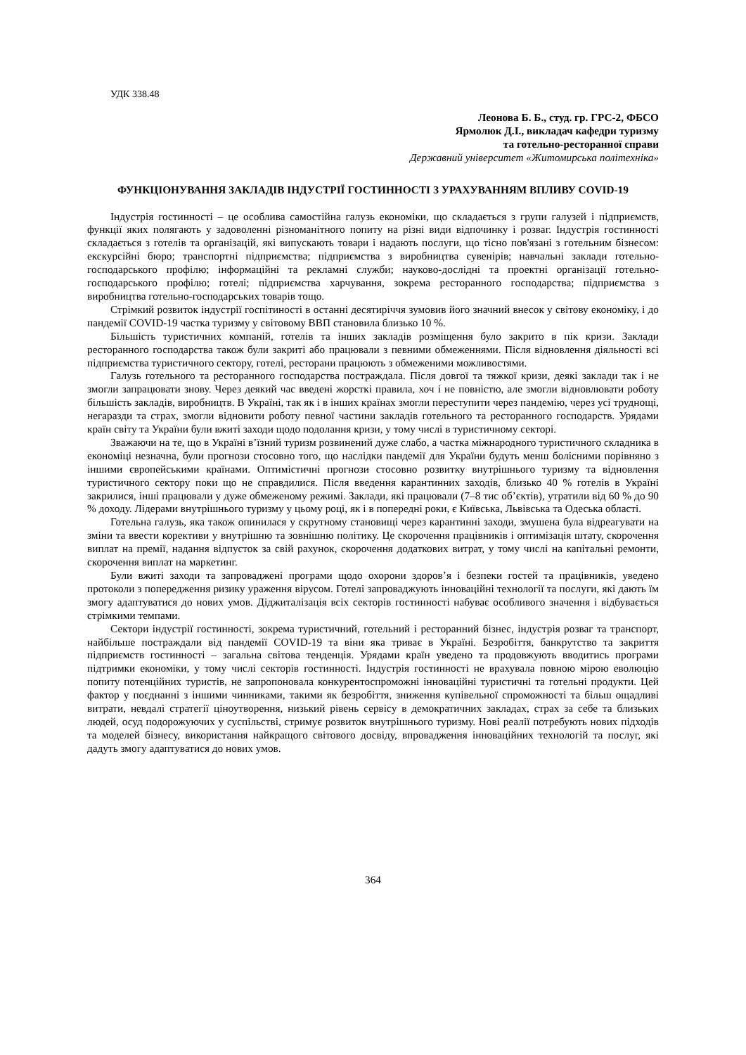УДК 338.48
Леонова Б. Б., студ. гр. ГРС-2, ФБСО
Ярмолюк Д.І., викладач кафедри туризму
та готельно-ресторанної справи
Державний університет «Житомирська політехніка»
ФУНКЦІОНУВАННЯ ЗАКЛАДІВ ІНДУСТРІЇ ГОСТИННОСТІ З УРАХУВАННЯМ ВПЛИВУ COVID-19
Індустрія гостинності – це особлива самостійна галузь економіки, що складається з групи галузей і підприємств, функції яких полягають у задоволенні різноманітного попиту на різні види відпочинку і розваг. Індустрія гостинності складається з готелів та організацій, які випускають товари і надають послуги, що тісно пов'язані з готельним бізнесом: екскурсійні бюро; транспортні підприємства; підприємства з виробництва сувенірів; навчальні заклади готельно-господарського профілю; інформаційні та рекламні служби; науково-дослідні та проектні організації готельно-господарського профілю; готелі; підприємства харчування, зокрема ресторанного господарства; підприємства з виробництва готельно-господарських товарів тощо.
Стрімкий розвиток індустрії госпітиності в останні десятиріччя зумовив його значний внесок у світову економіку, і до пандемії COVID-19 частка туризму у світовому ВВП становила близько 10 %.
Більшість туристичних компаній, готелів та інших закладів розміщення було закрито в пік кризи. Заклади ресторанного господарства також були закриті або працювали з певними обмеженнями. Після відновлення діяльності всі підприємства туристичного сектору, готелі, ресторани працюють з обмеженими можливостями.
Галузь готельного та ресторанного господарства постраждала. Після довгої та тяжкої кризи, деякі заклади так і не змогли запрацювати знову. Через деякий час введені жорсткі правила, хоч і не повністю, але змогли відновлювати роботу більшість закладів, виробництв. В Україні, так як і в інших країнах змогли переступити через пандемію, через усі труднощі, негаразди та страх, змогли відновити роботу певної частини закладів готельного та ресторанного господарств. Урядами країн світу та України були вжиті заходи щодо подолання кризи, у тому числі в туристичному секторі.
Зважаючи на те, що в Україні в’їзний туризм розвинений дуже слабо, а частка міжнародного туристичного складника в економіці незначна, були прогнози стосовно того, що наслідки пандемії для України будуть менш болісними порівняно з іншими європейськими країнами. Оптимістичні прогнози стосовно розвитку внутрішнього туризму та відновлення туристичного сектору поки що не справдилися. Після введення карантинних заходів, близько 40 % готелів в Україні закрилися, інші працювали у дуже обмеженому режимі. Заклади, які працювали (7–8 тис об’єктів), утратили від 60 % до 90 % доходу. Лідерами внутрішнього туризму у цьому році, як і в попередні роки, є Київська, Львівська та Одеська області.
Готельна галузь, яка також опинилася у скрутному становищі через карантинні заходи, змушена була відреагувати на зміни та ввести корективи у внутрішню та зовнішню політику. Це скорочення працівників і оптимізація штату, скорочення виплат на премії, надання відпусток за свій рахунок, скорочення додаткових витрат, у тому числі на капітальні ремонти, скорочення виплат на маркетинг.
Були вжиті заходи та запроваджені програми щодо охорони здоров’я і безпеки гостей та працівників, уведено протоколи з попередження ризику ураження вірусом. Готелі запроваджують інноваційні технології та послуги, які дають їм змогу адаптуватися до нових умов. Діджиталізація всіх секторів гостинності набуває особливого значення і відбувається стрімкими темпами.
Сектори індустрії гостинності, зокрема туристичний, готельний і ресторанний бізнес, індустрія розваг та транспорт, найбільше постраждали від пандемії COVID-19 та віни яка триває в Україні. Безробіття, банкрутство та закриття підприємств гостинності – загальна світова тенденція. Урядами країн уведено та продовжують вводитись програми підтримки економіки, у тому числі секторів гостинності. Індустрія гостинності не врахувала повною мірою еволюцію попиту потенційних туристів, не запропоновала конкурентоспроможні інноваційні туристичні та готельні продукти. Цей фактор у поєднанні з іншими чинниками, такими як безробіття, зниження купівельної спроможності та більш ощадливі витрати, невдалі стратегії ціноутворення, низький рівень сервісу в демократичних закладах, страх за себе та близьких людей, осуд подорожуючих у суспільстві, стримує розвиток внутрішнього туризму. Нові реалії потребують нових підходів та моделей бізнесу, використання найкращого світового досвіду, впровадження інноваційних технологій та послуг, які дадуть змогу адаптуватися до нових умов.
364